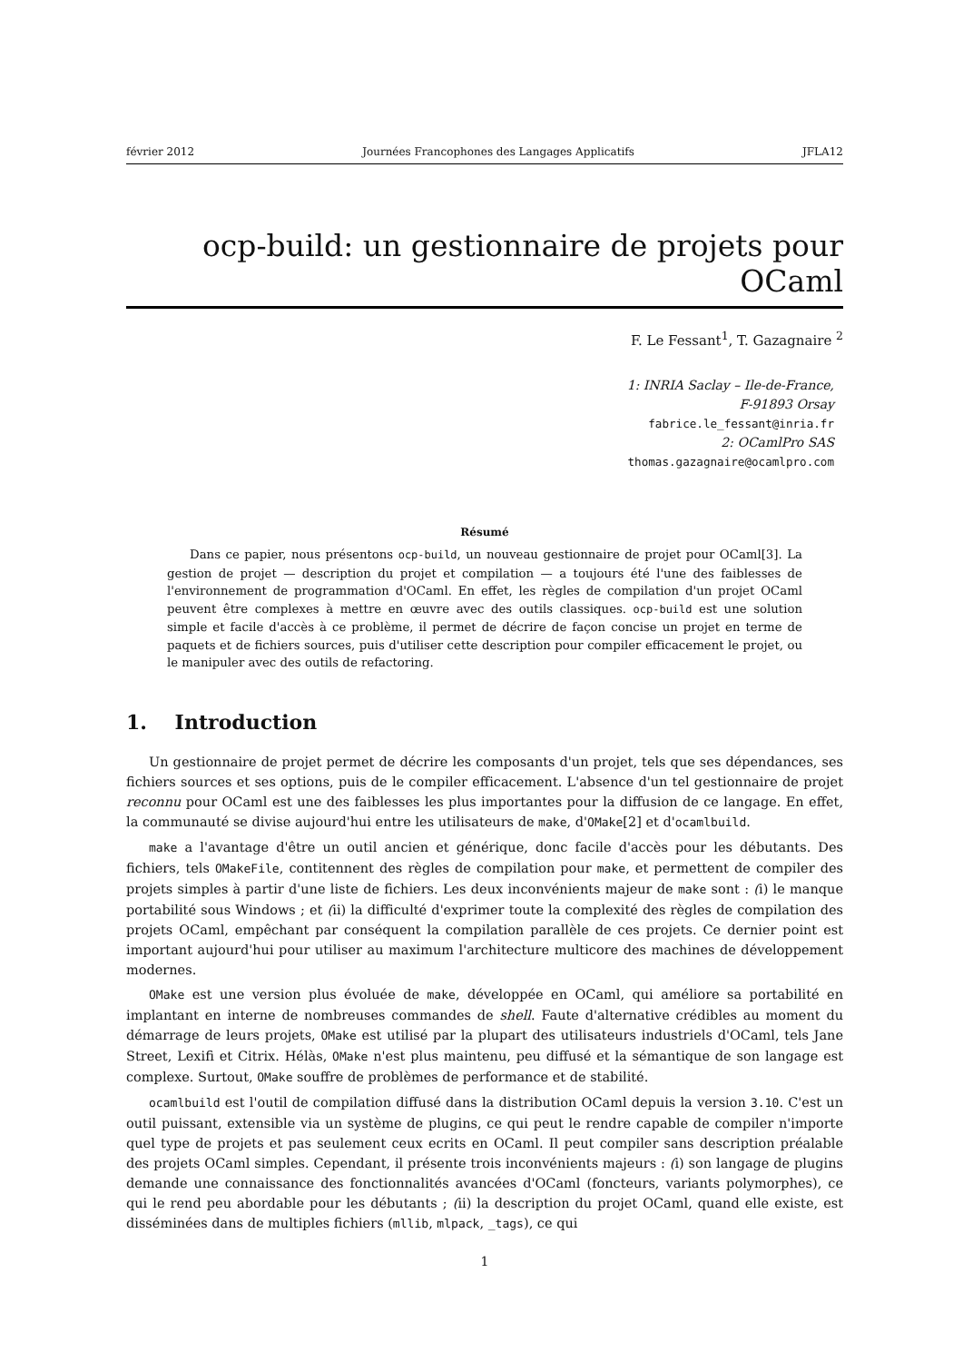février 2012 Journées Francophones des Langages Applicatifs JFLA12
ocp-build: un gestionnaire de projets pour OCaml
F. Le Fessant<sup>1</sup>, T. Gazagnaire <sup>2</sup>
1: INRIA Saclay – Ile-de-France,
F-91893 Orsay
fabrice.le_fessant@inria.fr
2: OCamlPro SAS
thomas.gazagnaire@ocamlpro.com
Résumé
Dans ce papier, nous présentons ocp-build, un nouveau gestionnaire de projet pour OCaml[3]. La gestion de projet — description du projet et compilation — a toujours été l'une des faiblesses de l'environnement de programmation d'OCaml. En effet, les règles de compilation d'un projet OCaml peuvent être complexes à mettre en œuvre avec des outils classiques. ocp-build est une solution simple et facile d'accès à ce problème, il permet de décrire de façon concise un projet en terme de paquets et de fichiers sources, puis d'utiliser cette description pour compiler efficacement le projet, ou le manipuler avec des outils de refactoring.
1. Introduction
Un gestionnaire de projet permet de décrire les composants d'un projet, tels que ses dépendances, ses fichiers sources et ses options, puis de le compiler efficacement. L'absence d'un tel gestionnaire de projet reconnu pour OCaml est une des faiblesses les plus importantes pour la diffusion de ce langage. En effet, la communauté se divise aujourd'hui entre les utilisateurs de make, d'OMake[2] et d'ocamlbuild.
make a l'avantage d'être un outil ancien et générique, donc facile d'accès pour les débutants. Des fichiers, tels OMakeFile, contitennent des règles de compilation pour make, et permettent de compiler des projets simples à partir d'une liste de fichiers. Les deux inconvénients majeur de make sont : (i) le manque portabilité sous Windows ; et (ii) la difficulté d'exprimer toute la complexité des règles de compilation des projets OCaml, empêchant par conséquent la compilation parallèle de ces projets. Ce dernier point est important aujourd'hui pour utiliser au maximum l'architecture multicore des machines de développement modernes.
OMake est une version plus évoluée de make, développée en OCaml, qui améliore sa portabilité en implantant en interne de nombreuses commandes de shell. Faute d'alternative crédibles au moment du démarrage de leurs projets, OMake est utilisé par la plupart des utilisateurs industriels d'OCaml, tels Jane Street, Lexifi et Citrix. Hélàs, OMake n'est plus maintenu, peu diffusé et la sémantique de son langage est complexe. Surtout, OMake souffre de problèmes de performance et de stabilité.
ocamlbuild est l'outil de compilation diffusé dans la distribution OCaml depuis la version 3.10. C'est un outil puissant, extensible via un système de plugins, ce qui peut le rendre capable de compiler n'importe quel type de projets et pas seulement ceux ecrits en OCaml. Il peut compiler sans description préalable des projets OCaml simples. Cependant, il présente trois inconvénients majeurs : (i) son langage de plugins demande une connaissance des fonctionnalités avancées d'OCaml (foncteurs, variants polymorphes), ce qui le rend peu abordable pour les débutants ; (ii) la description du projet OCaml, quand elle existe, est disséminées dans de multiples fichiers (mllib, mlpack, _tags), ce qui
1